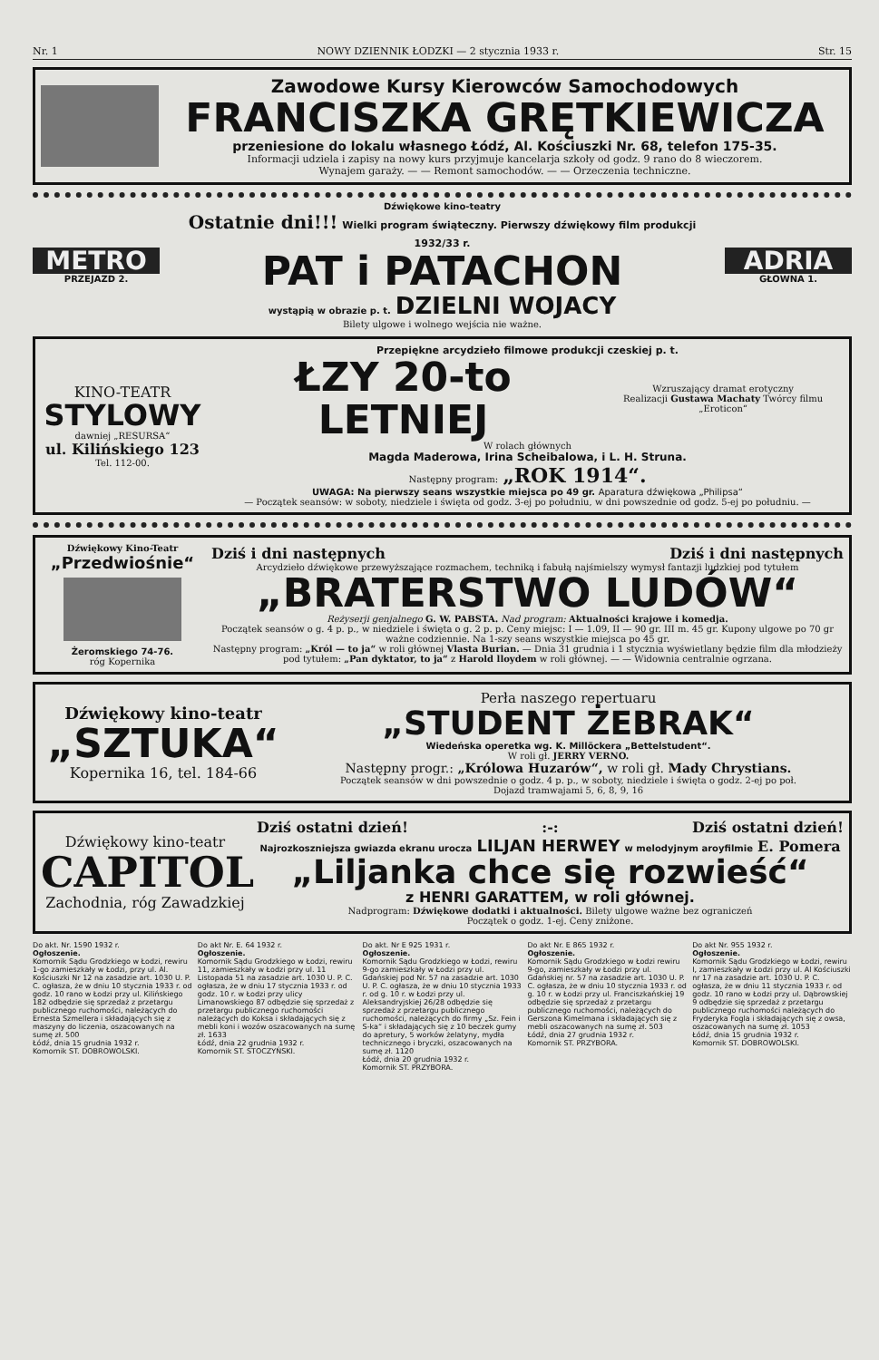Nr. 1 NOWY DZIENNIK ŁODZKI — 2 stycznia 1933 r. Str. 15
Zawodowe Kursy Kierowców Samochodowych
FRANCISZKA GRĘTKIEWICZA
przeniesione do lokalu własnego Łódź, Al. Kościuszki Nr. 68, telefon 175-35.
Informacji udziela i zapisy na nowy kurs przyjmuje kancelarja szkoły od godz. 9 rano do 8 wieczorem.
Wynajem garaży. — — Remont samochodów. — — Orzeczenia techniczne.
METRO
PRZEJAZD 2.
Dźwiękowe kino-teatry
Ostatnie dni!!! Wielki program świąteczny. Pierwszy dźwiękowy film produkcji 1932/33 r.
PAT i PATACHON
wystąpią w obrazie p. t. DZIELNI WOJACY
Bilety ulgowe i wolnego wejścia nie ważne.
ADRIA
GŁOWNA 1.
KINO-TEATR
STYLOWY
dawniej „RESURSA“
ul. Kilińskiego 123
Tel. 112-00.
Przepiękne arcydzieło filmowe produkcji czeskiej p. t.
ŁZY 20-to LETNIEJ Wzruszający dramat erotyczny
Realizacji Gustawa Machaty Twórcy filmu „Eroticon“
W rolach głównych
Magda Maderowa, Irina Scheibalowa, i L. H. Struna.
Następny program: „ROK 1914“.
UWAGA: Na pierwszy seans wszystkie miejsca po 49 gr. Aparatura dźwiękowa „Philipsa“
— Początek seansów: w soboty, niedziele i święta od godz. 3-ej po południu, w dni powszednie od godz. 5-ej po południu. —
Dźwiękowy Kino-Teatr
„Przedwiośnie“
Żeromskiego 74-76.
róg Kopernika
Dziś i dni następnych Dziś i dni następnych
Arcydzieło dźwiękowe przewyższające rozmachem, techniką i fabułą najśmielszy wymysł fantazji ludzkiej pod tytułem
„BRATERSTWO LUDÓW“
Reżyserji genjalnego G. W. PABSTA. Nad program: Aktualności krajowe i komedja.
Początek seansów o g. 4 p. p., w niedziele i święta o g. 2 p. p. Ceny miejsc: I — 1.09, II — 90 gr. III m. 45 gr. Kupony ulgowe po 70 gr ważne codziennie. Na 1-szy seans wszystkie miejsca po 45 gr.
Następny program: „Król — to ja“ w roli głównej Vlasta Burian. — Dnia 31 grudnia i 1 stycznia wyświetlany będzie film dla młodzieży pod tytułem: „Pan dyktator, to ja“ z Harold lloydem w roli głównej. — — Widownia centralnie ogrzana.
Dźwiękowy kino-teatr
„SZTUKA“
Kopernika 16, tel. 184-66
Perła naszego repertuaru
„STUDENT ŻEBRAK“
Wiedeńska operetka wg. K. Millöckera „Bettelstudent“.
W roli gł. JERRY VERNO.
Następny progr.: „Królowa Huzarów“, w roli gł. Mady Chrystians.
Początek seansów w dni powszednie o godz. 4 p. p., w soboty, niedziele i święta o godz. 2-ej po poł.
Dojazd tramwajami 5, 6, 8, 9, 16
Dźwiękowy kino-teatr
CAPITOL
Zachodnia, róg Zawadzkiej
Dziś ostatni dzień!:-: Dziś ostatni dzień!
Najrozkoszniejsza gwiazda ekranu urocza LILJAN HERWEY w melodyjnym aroyfilmie E. Pomera
„Liljanka chce się rozwieść“
z HENRI GARATTEM, w roli głównej.
Nadprogram: Dźwiękowe dodatki i aktualności. Bilety ulgowe ważne bez ograniczeń
Początek o godz. 1-ej. Ceny zniżone.
Do akt. Nr. 1590 1932 r.
Ogłoszenie.
Komornik Sądu Grodzkiego w Łodzi, rewiru 1-go zamieszkały w Łodzi, przy ul. Al. Kościuszki Nr 12 na zasadzie art. 1030 U. P. C. ogłasza, że w dniu 10 stycznia 1933 r. od godz. 10 rano w Łodzi przy ul. Kilińskiego 182 odbędzie się sprzedaż z przetargu publicznego ruchomości, należących do Ernesta Szmellera i składających się z maszyny do liczenia, oszacowanych na sumę zł. 500
Łódź, dnia 15 grudnia 1932 r.
Komornik ST. DOBROWOLSKI.
Do akt Nr. E. 64 1932 r.
Ogłoszenie.
Komornik Sądu Grodzkiego w Łodzi, rewiru 11, zamieszkały w Łodzi przy ul. 11 Listopada 51 na zasadzie art. 1030 U. P. C. ogłasza, że w dniu 17 stycznia 1933 r. od godz. 10 r. w Łodzi przy ulicy Limanowskiego 87 odbędzie się sprzedaż z przetargu publicznego ruchomości należących do Koksa i składających się z mebli koni i wozów oszacowanych na sumę zł. 1633
Łódź, dnia 22 grudnia 1932 r.
Komornik ST. STOCZYŃSKI.
Do akt. Nr E 925 1931 r.
Ogłoszenie.
Komornik Sądu Grodzkiego w Łodzi, rewiru 9-go zamieszkały w Łodzi przy ul. Gdańskiej pod Nr. 57 na zasadzie art. 1030 U. P. C. ogłasza, że w dniu 10 stycznia 1933 r. od g. 10 r. w Łodzi przy ul. Aleksandryjskiej 26/28 odbędzie się sprzedaż z przetargu publicznego ruchomości, należących do firmy „Sz. Fein i S-ka“ i składających się z 10 beczek gumy do apretury, 5 worków żelatyny, mydła technicznego i bryczki, oszacowanych na sumę zł. 1120
Łódź, dnia 20 grudnia 1932 r.
Komornik ST. PRZYBORA.
Do akt Nr. E 865 1932 r.
Ogłoszenie.
Komornik Sądu Grodzkiego w Łodzi rewiru 9-go, zamieszkały w Łodzi przy ul. Gdańskiej nr. 57 na zasadzie art. 1030 U. P. C. ogłasza, że w dniu 10 stycznia 1933 r. od g. 10 r. w Łodzi przy ul. Franciszkańskiej 19 odbędzie się sprzedaż z przetargu publicznego ruchomości, należących do Gerszona Kimelmana i składających się z mebli oszacowanych na sumę zł. 503
Łódź, dnia 27 grudnia 1932 r.
Komornik ST. PRZYBORA.
Do akt Nr. 955 1932 r.
Ogłoszenie.
Komornik Sądu Grodzkiego w Łodzi, rewiru I, zamieszkały w Łodzi przy ul. Al Kościuszki nr 17 na zasadzie art. 1030 U. P. C. ogłasza, że w dniu 11 stycznia 1933 r. od godz. 10 rano w Łodzi przy ul. Dąbrowskiej 9 odbędzie się sprzedaż z przetargu publicznego ruchomości należących do Fryderyka Fogla i składających się z owsa, oszacowanych na sumę zł. 1053
Łódź, dnia 15 grudnia 1932 r.
Komornik ST. DOBROWOLSKI.